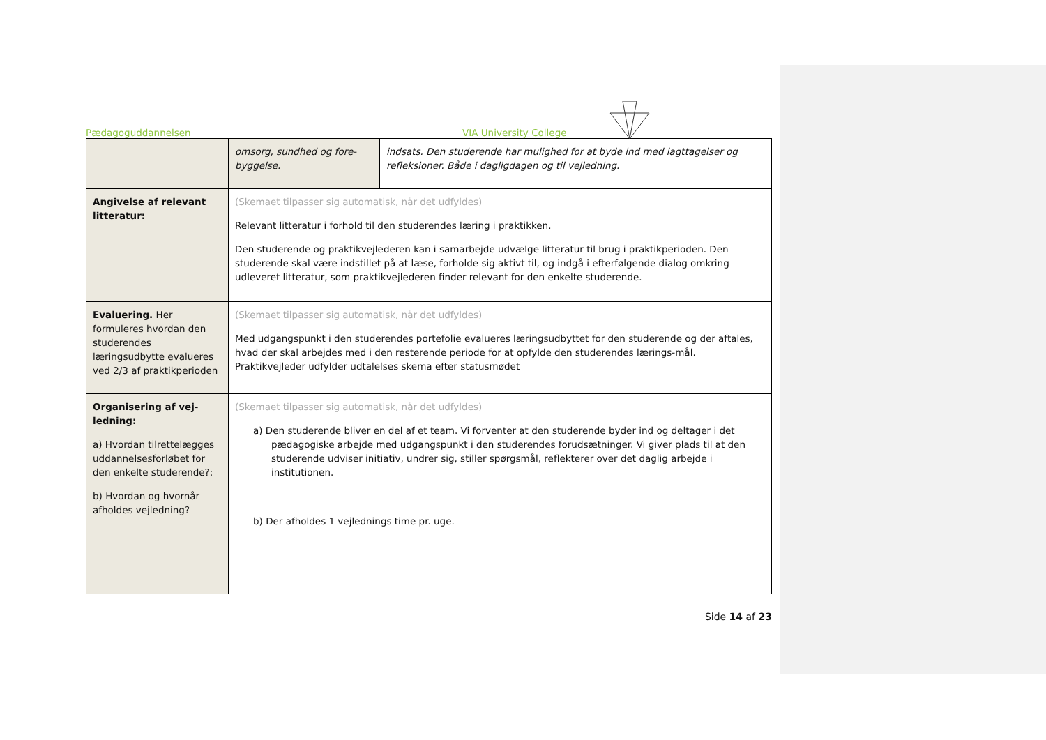Pædagoguddannelsen VIA University College
| | omsorg, sundhed og fore-byggelse. | indsats. Den studerende har mulighed for at byde ind med iagttagelser og refleksioner. Både i dagligdagen og til vejledning. |
| Angivelse af relevant litteratur: | (Skemaet tilpasser sig automatisk, når det udfyldes) Relevant litteratur i forhold til den studerendes læring i praktikken. Den studerende og praktikvejlederen kan i samarbejde udvælge litteratur til brug i praktikperioden. Den studerende skal være indstillet på at læse, forholde sig aktivt til, og indgå i efterfølgende dialog omkring udleveret litteratur, som praktikvejlederen finder relevant for den enkelte studerende. | |
| Evaluering. Her formuleres hvordan den studerendes læringsudbytte evalueres ved 2/3 af praktikperioden | (Skemaet tilpasser sig automatisk, når det udfyldes) Med udgangspunkt i den studerendes portefolie evalueres læringsudbyttet for den studerende og der aftales, hvad der skal arbejdes med i den resterende periode for at opfylde den studerendes lærings-mål. Praktikvejleder udfylder udtalelses skema efter statusmødet | |
| Organisering af vej-ledning: a) Hvordan tilrettelægges uddannelsesforløbet for den enkelte studerende?: b) Hvordan og hvornår afholdes vejledning? | (Skemaet tilpasser sig automatisk, når det udfyldes) a) Den studerende bliver en del af et team. Vi forventer at den studerende byder ind og deltager i det pædagogiske arbejde med udgangspunkt i den studerendes forudsætninger. Vi giver plads til at den studerende udviser initiativ, undrer sig, stiller spørgsmål, reflekterer over det daglig arbejde i institutionen. b) Der afholdes 1 vejlednings time pr. uge. | |
Side 14 af 23